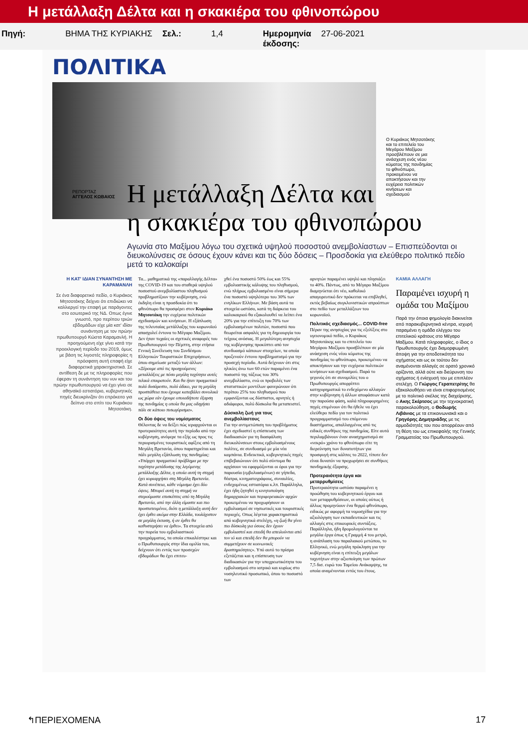Η μετάλλαξη Δέλτα και η σκακιέρα του φθινοπώρου
Πηγή: ΒΗΜΑ ΤΗΣ ΚΥΡΙΑΚΗΣ Σελ.: 1,4 Ημερομηνία
έκδοσης:
27-06-2021
ΠΟΛΙΤΙΚΑ
Ο Κυριάκος Μητσοτάκης και το επιτελείο του Μεγάρου Μαξίμου προσβλέπουν σε μια ανάσχεση ενός νέου κύματος της πανδημίας το φθινόπωρο, προκειμένου να αποκτήσουν και την ευχέρεια πολιτικών κινήσεων και σχεδιασμού
ΡΕΠΟΡΤΑΖ ΑΓΓΕΛΟΣ ΚΩΒΑΙΟΣ
Η μετάλλαξη Δέλτα και
η σκακιέρα του φθινοπώρου
Αγωνία στο Μαξίμου λόγω του σχετικά υψηλού ποσοστού ανεμβολίαστων – Επισπεύδονται οι διευκολύνσεις σε όσους έχουν κάνει και τις δύο δόσεις – Προσδοκία για ελεύθερο πολιτικό πεδίο μετά το καλοκαίρι
Η ΚΑΤ' ΙΔΙΑΝ ΣΥΝΑΝΤΗΣΗ ΜΕ ΚΑΡΑΜΑΝΛΗ
Σε ένα διαφορετικό πεδίο, ο Κυριάκος Μητσοτάκης δείχνει ότι επιδιώκει να καλλιεργεί την επαφή με παράγοντες στο εσωτερικό της ΝΔ. Οπως έγινε γνωστό, προ περίπου τριών εβδομάδων είχε μία κατ' ιδίαν συνάντηση με τον πρώην πρωθυπουργό Κώστα Καραμανλή. Η προηγούμενη είχε γίνει κατά την προεκλογική περίοδο του 2019, όμως με βάση τις λιγοστές πληροφορίες η πρόσφατη αυτή επαφή είχε διαφορετικά χαρακτηριστικά. Σε αντίθεση δε με τις πληροφορίες που έφεραν τη συνάντηση του νυν και του πρώην πρωθυπουργού να έχει γίνει σε αθηναϊκό εστιατόριο, κυβερνητικές πηγές διευκρίνιζαν ότι επρόκειτο για δείπνο στο σπίτι του Κυριάκου Μητσοτάκη.
Τα... μαθηματικά της «παραλλαγής Δέλτα» της COVID-19 και του σταθερά υψηλού ποσοστού ανεμβολίαστου πληθυσμού προβληματίζουν την κυβέρνηση, ενώ έκδηλη είναι η προσδοκία ότι το φθινόπωρο θα προσφέρει στον Κυριάκο Μητσοτάκη την ευχέρεια πολιτικών σχεδιασμών και κινήσεων. Η εξάπλωση της τελευταίας μετάλλαξης του κορωνοϊού απασχολεί έντονα το Μέγαρο Μαξίμου. Δεν ήταν τυχαίες οι σχετικές αναφορές του Πρωθυπουργού την Πέμπτη, στην ετήσια Γενική Συνέλευση του Συνδέσμου Ελληνικών Τουριστικών Επιχειρήσεων, όπου σημείωσε μεταξύ των άλλων: «Ξέρουμε από τις προηγούμενες μεταλλάξεις με πόσο μεγάλη ταχύτητα αυτές τελικά επικρατούν. Και θα ήταν πραγματικά πολύ δυσάρεστο, πολύ άδικο, για τη μεγάλη προσπάθεια που έχουμε καταβάλει συνολικά ως χώρα εάν έχουμε οποιαδήποτε έξαρση της πανδημίας η οποία θα μας οδηγήσει πάλι σε κάποιο πισωγύρισμα».
Οι δύο όψεις του νομίσματος
Θέλοντας δε να δείξει πώς ιεραρχούνται οι προτεραιότητες αυτή την περίοδο από την κυβέρνηση, ανέφερε τα εξής ως προς τις περιορισμένες τουριστικές αφίξεις από τη Μεγάλη Βρετανία, όπου παρατηρείται και πάλι μεγάλη εξάπλωση της πανδημίας: «Υπάρχει πραγματικό πρόβλημα με την ταχύτητα μετάδοσης της λεγόμενης μετάλλαξης Δέλτα, η οποία αυτή τη στιγμή έχει κυριαρχήσει στη Μεγάλη Βρετανία. Κατά συνέπεια, κάθε νόμισμα έχει δύο όψεις. Μπορεί αυτή τη στιγμή να στερούμαστε επισκέπτες από τη Μεγάλη Βρετανία, από την άλλη είμαστε και πιο προστατευμένοι, διότι η μετάλλαξη αυτή δεν έχει έρθει ακόμα στην Ελλάδα, τουλάχιστον σε μεγάλη έκταση, ή αν έρθει θα καθυστερήσει να έρθει». Τα στοιχεία από την πορεία του εμβολιαστικού προγράμματος, τα οποία επικαλέστηκε και ο Πρωθυπουργός στην ίδια ομιλία του, δείχνουν ότι εντός των προσεχών εβδομάδων θα έχει επιτευ-
χθεί ένα ποσοστό 50% έως και 55% εμβολιαστικής κάλυψης του πληθυσμού, ενώ πλήρως εμβολιασμένο είναι σήμερα ένα ποσοστό υψηλότερο του 30% των ενηλίκων Ελλήνων. Με βάση αυτά τα στοιχεία ωστόσο, κατά τη διάρκεια του καλοκαιριού θα εξακολουθεί να λείπει ένα 20% για την επίτευξη του 70% των εμβολιασμένων πολιτών, ποσοστό που θεωρείται ασφαλές για τη δημιουργία του τείχους ανόσιας. Η μεγαλύτερη ανησυχία της κυβέρνησης προκύπτει από τον συνδυασμό κάποιων στοιχείων, τα οποία προξενούν έντονο προβληματισμό για την προσεχή περίοδο. Αυτά δείχνουν ότι στις ηλικίες άνω των 60 ετών παραμένει ένα ποσοστό της τάξεως του 30% ανεμβολίαστο, ενώ οι προβολές των στατιστικών μοντέλων φανερώνουν ότι περίπου 25% του πληθυσμού που εμφανίζονται ως δύσπιστοι, αρνητές ή αδιάφοροι, πολύ δύσκολα θα μεταπειστεί.
Δύσκολη ζωή για τους ανεμβολίαστους
Για την αντιμετώπιση του προβλήματος έχει σχεδιαστεί η επίσπευση των διαδικασιών για τη διασφάλιση διευκολύνσεων στους εμβολιασμένους πολίτες, σε συνδυασμό με μία νέα καμπάνια. Ενδεικτικά, κυβερνητικές πηγές επιβεβαιώνουν ότι πολύ σύντομα θα αρχίσουν να εφαρμόζονται οι όροι για την παρουσία (εμβολιασμένων) σε γήπεδα, θέατρα, κινηματογράφους, συναυλίες, ενδεχομένως εστιατόρια κ.λπ. Παράλληλα, έχει ήδη ζητηθεί η κινητοποίηση δημαρχιακών και περιφερειακών αρχών προκειμένου να προχωρήσουν οι εμβολιασμοί σε νησιωτικές και τουριστικές περιοχές. Οπως λέγεται χαρακτηριστικά από κυβερνητικά στελέχη, «η ζωή θα γίνει πιο δύσκολη για όσους δεν έχουν εμβολιαστεί και επειδή θα απειλούνται από τον ιό και επειδή δεν θα μπορούν να συμμετέχουν σε κοινωνικές δραστηριότητες». Υπό αυτό το πρίσμα εξετάζεται και η επίσπευση των διαδικασιών για την υποχρεωτικότητα του εμβολιασμού στο ιατρικό και κυρίως στο νοσηλευτικό προσωπικό, όπου το ποσοστό των
αρνητών παραμένει υψηλό και πλησιάζει το 40%. Πάντως, από το Μέγαρο Μαξίμου διαμηνύεται ότι νέο, καθολικό απαγορευτικό δεν πρόκειται να επιβληθεί, εκτός βεβαίως συγκλονιστικών απροόπτων στο πεδίο των μεταλλάξεων του κορωνοϊού.
Πολιτικός σχεδιασμός... COVID-free
Πέραν της ανησυχίας για τις εξελίξεις στο υγειονομικό πεδίο, ο Κυριάκος Μητσοτάκης και το επιτελείο του Μεγάρου Μαξίμου προσβλέπουν σε μία ανάσχεση ενός νέου κύματος της πανδημίας το φθινόπωρο, προκειμένου να αποκτήσουν και την ευχέρεια πολιτικών κινήσεων και σχεδιασμού. Παρά το γεγονός ότι σε συνομιλίες του ο Πρωθυπουργός απορρίπτει κατηγορηματικά το ενδεχόμενο αλλαγών στην κυβέρνηση ή άλλων αποφάσεων κατά την παρούσα φάση, καλά πληροφορημένες πηγές επιμένουν ότι θα ήθελε να έχει ελεύθερο πεδίο για τον πολιτικό προγραμματισμό του επόμενου διαστήματος, απαλλαγμένος από τις ειδικές συνθήκες της πανδημίας. Είτε αυτά περιλαμβάνουν έναν ανασχηματισμό σε «νεκρό» χρόνο το φθινόπωρο είτε τη διερεύνηση των δυνατοτήτων για προσφυγή στις κάλπες το 2022, τίποτε δεν είναι δυνατόν να προχωρήσει σε συνθήκες πανδημικής έξαρσης.
Προτεραιότητα έργα και μεταρρυθμίσεις
Προτεραιότητα ωστόσο παραμένει η προώθηση του κυβερνητικού έργου και των μεταρρυθμίσεων, οι οποίες ούτως ή άλλως προμηνύουν ένα θερμό φθινόπωρο, ειδικώς με αφορμή τα νομοσχέδια για την αξιολόγηση των εκπαιδευτικών και τις αλλαγές στις επικουρικές συντάξεις. Παράλληλα, ήδη δρομολογούνται τα μεγάλα έργα όπως η Γραμμή 4 του μετρό, η ανάπλαση του παραλιακού μετώπου, το Ελληνικό, ενώ μεγάλη πρόκληση για την κυβέρνηση είναι η επίτευξη μεγάλων ταχυτήτων στην αξιοποίηση των πρώτων 7,5 δισ. ευρώ του Ταμείου Ανάκαμψης, τα οποία αναμένονται εντός του έτους.
ΚΑΜΙΑ ΑΛΛΑΓΗ
Παραμένει ισχυρή η ομάδα του Μαξίμου
Παρά την όποια φημολογία διακινείται από παρακυβερνητικά κέντρα, ισχυρή παραμένει η ομάδα ελέγχου του επιτελικού κράτους στο Μέγαρο Μαξίμου. Κατά πληροφορίες, ο ίδιος ο Πρωθυπουργός έχει διαμορφωμένη άποψη για την αποδοτικότητα του σχήματος και ως εκ τούτου δεν αναμένονται αλλαγές σε ορατό χρονικό ορίζοντα, αλλά ούτε και διεύρυνση του σχήματος ή ενίσχυσή του με επιπλέον στελέχη. Ο Γιώργος Γεραπετρίτης θα εξακολουθήσει να είναι επιφορτισμένος με το πολιτικό σκέλος της διαχείρισης, ο Ακης Σκέρτσος με την τεχνοκρατική παρακολούθηση, ο Θοδωρής Λιβάνιος με τα επικοινωνιακά και ο Γρηγόρης Δημητριάδης με τις αρμοδιότητές του που απορρέουν από τη θέση του ως επικεφαλής της Γενικής Γραμματείας του Πρωθυπουργού.
↰ΠΕΡΙΕΧΟΜΕΝΑ 17